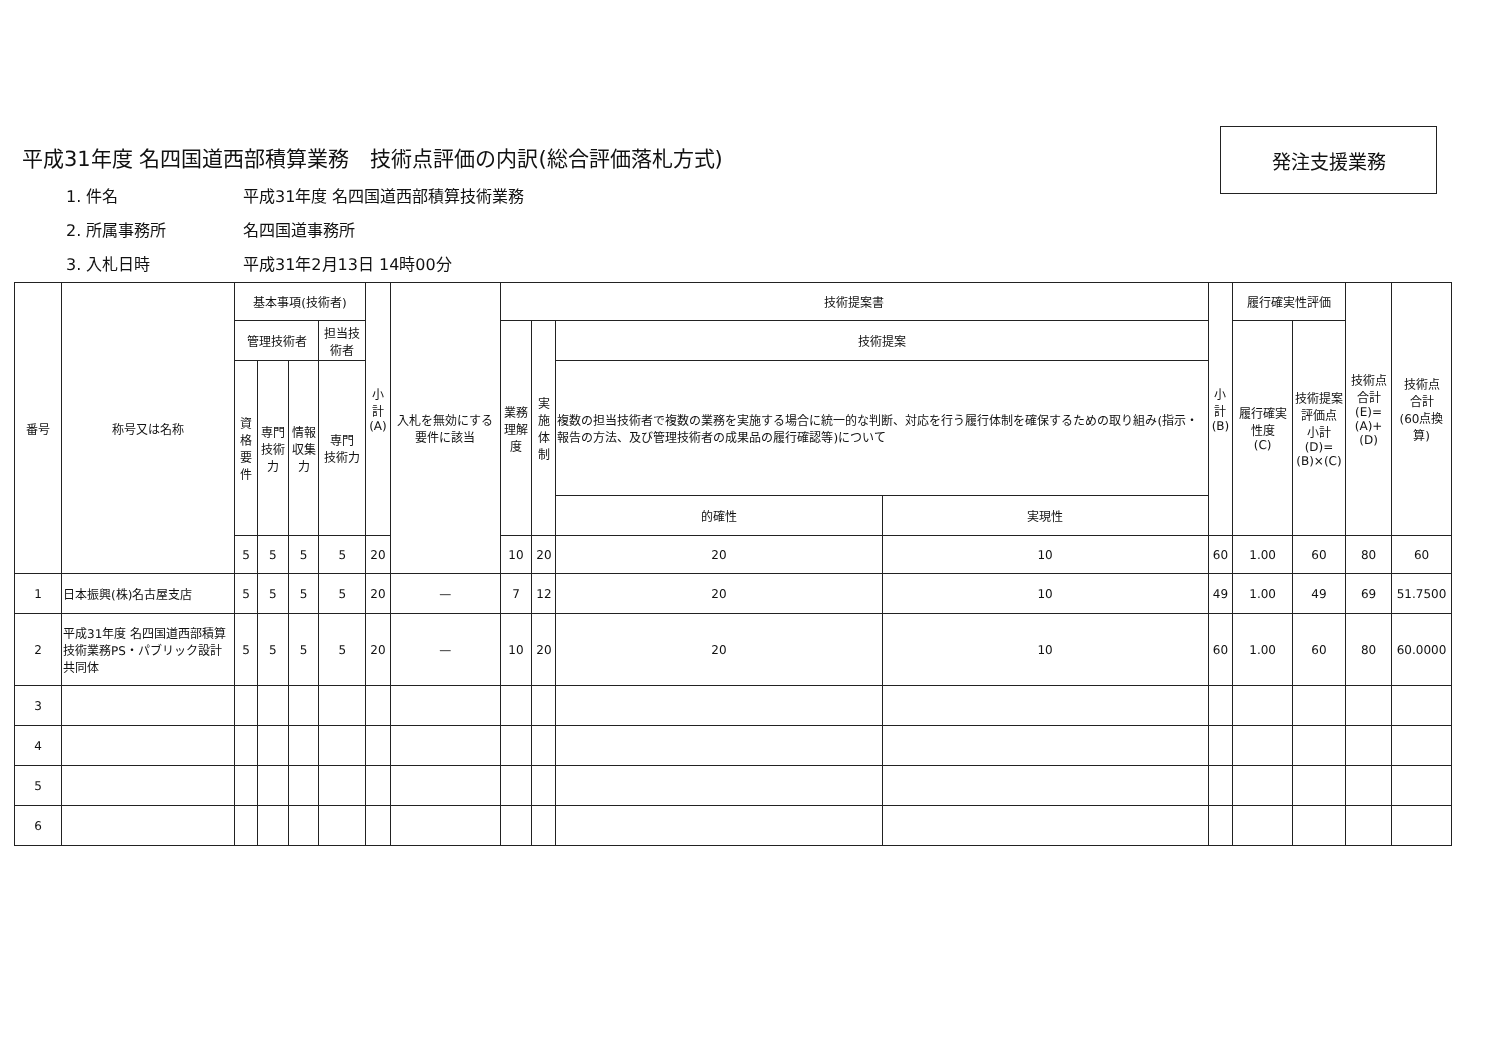発注支援業務
平成31年度 名四国道西部積算業務　技術点評価の内訳(総合評価落札方式)
1. 件名 平成31年度 名四国道西部積算技術業務
2. 所属事務所 名四国道事務所
3. 入札日時 平成31年2月13日 14時00分
| 番号 | 称号又は名称 | 基本事項(技術者) | | | | 小計 (A) | 入札を無効にする要件に該当 | 技術提案書 | | | | 小計 (B) | 履行確実性評価 | | 技術点 合計(E)= (A)+(D) | 技術点 合計 (60点換算) |
| --- | --- | --- | --- | --- | --- | --- | --- | --- | --- | --- | --- | --- | --- | --- | --- | --- |
| | | 管理技術者 | | | 担当技術者 | | | 業務 理解度 | 実施 体制 | 技術提案 | | | 履行確実性度 (C) | 技術提案 評価点 小計(D)= (B)×(C) | | |
| | | 資格 要件 | 専門 技術力 | 情報 収集力 | 専門 技術力 | | | | | 複数の担当技術者で複数の業務を実施する場合に統一的な判断、対応を行う履行体制を確保するための取り組み(指示・報告の方法、及び管理技術者の成果品の履行確認等)について | | | | | | |
| | | | | | | | | | | 的確性 | 実現性 | | | | | |
| | | 5 | 5 | 5 | 5 | 20 | | 10 | 20 | 20 | 10 | 60 | 1.00 | 60 | 80 | 60 |
| 1 | 日本振興(株)名古屋支店 | 5 | 5 | 5 | 5 | 20 | — | 7 | 12 | 20 | 10 | 49 | 1.00 | 49 | 69 | 51.7500 |
| 2 | 平成31年度 名四国道西部積算技術業務PS・パブリック設計共同体 | 5 | 5 | 5 | 5 | 20 | — | 10 | 20 | 20 | 10 | 60 | 1.00 | 60 | 80 | 60.0000 |
| 3 | | | | | | | | | | | | | | | | |
| 4 | | | | | | | | | | | | | | | | |
| 5 | | | | | | | | | | | | | | | | |
| 6 | | | | | | | | | | | | | | | | |